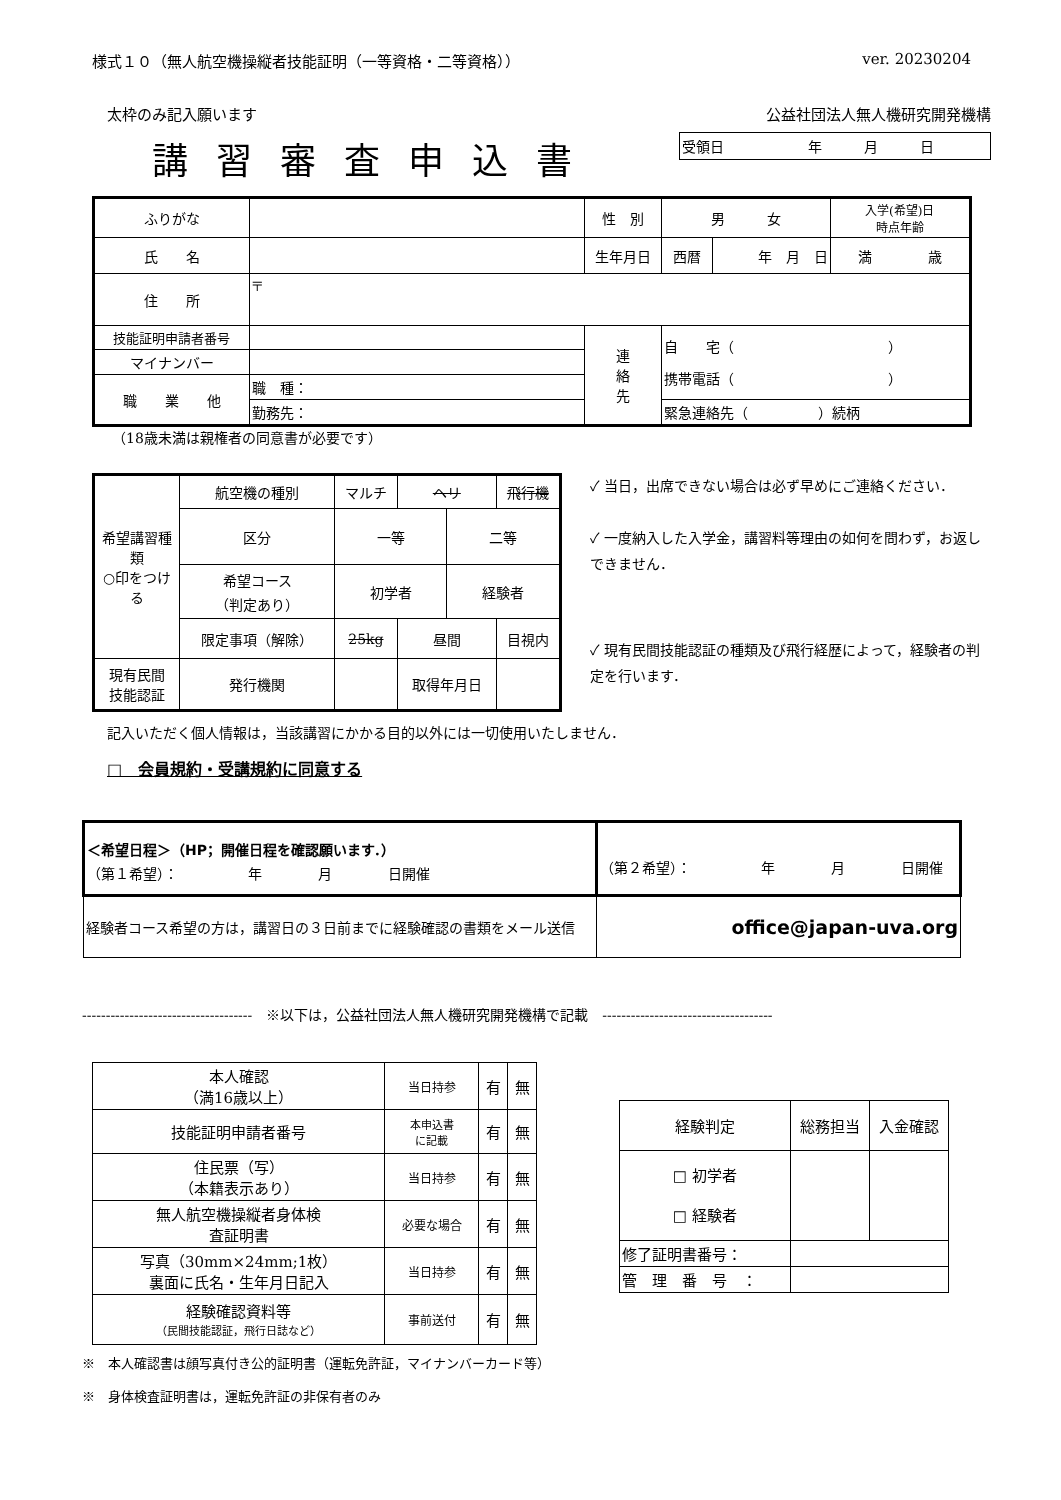様式１０（無人航空機操縦者技能証明（一等資格・二等資格）） ver. 20230204
太枠のみ記入願います 公益社団法人無人機研究開発機構
講習審査申込書
| 受領日 年 月 日 |
| ふりがな | | 性 別 | 男 女 | | 入学(希望)日 時点年齢 |
| 氏 名 | | 生年月日 | 西暦 | 年 月 日 | 満 歳 |
| 住 所 | 〒 | | | | |
| 技能証明申請者番号 | | 連 絡 先 | 自 宅（ ） 携帯電話（ ） | | |
| マイナンバー | | | | | |
| 職 業 他 | 職 種： | | | | |
| | 勤務先： | | 緊急連絡先（ ）続柄 | | |
（18歳未満は親権者の同意書が必要です）
| 希望講習種類 ○印をつける | 航空機の種別 | マルチ | ヘリ | | 飛行機 |
| | 区分 | 一等 | | 二等 | |
| | 希望コース （判定あり） | 初学者 | | 経験者 | |
| | 限定事項（解除） | 25kg | 昼間 | | 目視内 |
| 現有民間 技能認証 | 発行機関 | | 取得年月日 | | |
✓ 当日，出席できない場合は必ず早めにご連絡ください．
✓ 一度納入した入学金，講習料等理由の如何を問わず，お返しできません．
✓ 現有民間技能認証の種類及び飛行経歴によって，経験者の判定を行います．
記入いただく個人情報は，当該講習にかかる目的以外には一切使用いたしません．
□　会員規約・受講規約に同意する
| ＜希望日程＞（HP；開催日程を確認願います．） （第１希望）： 年 月 日開催 | （第２希望）： 年 月 日開催 |
| 経験者コース希望の方は，講習日の３日前までに経験確認の書類をメール送信 | office@japan-uva.org |
------------------------------------　※以下は，公益社団法人無人機研究開発機構で記載　------------------------------------
| 本人確認 （満16歳以上） | 当日持参 | 有 | 無 |
| 技能証明申請者番号 | 本申込書 に記載 | 有 | 無 |
| 住民票（写） （本籍表示あり） | 当日持参 | 有 | 無 |
| 無人航空機操縦者身体検 査証明書 | 必要な場合 | 有 | 無 |
| 写真（30mm×24mm;1枚） 裏面に氏名・生年月日記入 | 当日持参 | 有 | 無 |
| 経験確認資料等 （民間技能認証，飛行日誌など） | 事前送付 | 有 | 無 |
| 経験判定 | 総務担当 | 入金確認 |
| □ 初学者 □ 経験者 | | |
| 修了証明書番号： | | |
| 管 理 番 号 ： | | |
※　本人確認書は顔写真付き公的証明書（運転免許証，マイナンバーカード等）
※　身体検査証明書は，運転免許証の非保有者のみ